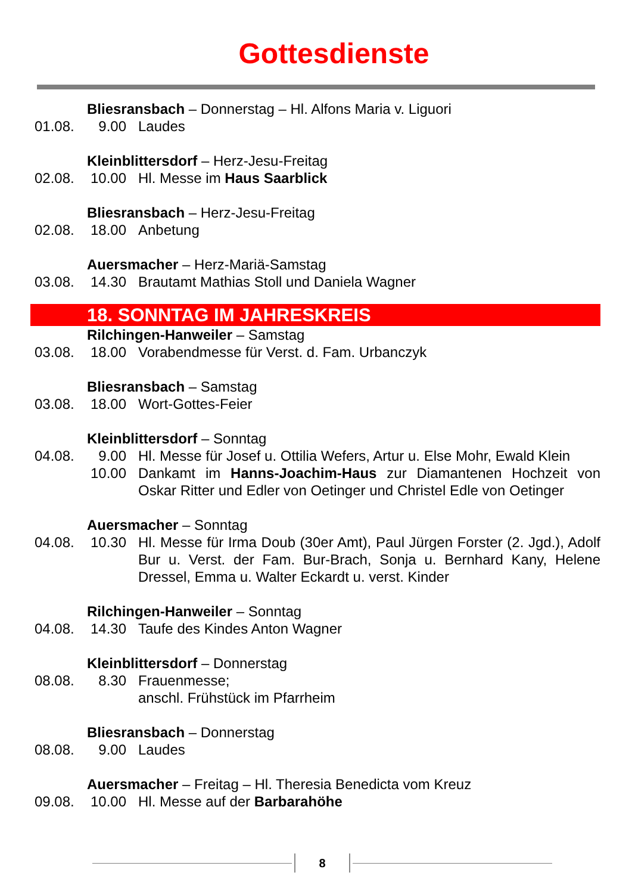Gottesdienste
Bliesransbach – Donnerstag – Hl. Alfons Maria v. Liguori
01.08. 9.00 Laudes
Kleinblittersdorf – Herz-Jesu-Freitag
02.08. 10.00 Hl. Messe im Haus Saarblick
Bliesransbach – Herz-Jesu-Freitag
02.08. 18.00 Anbetung
Auersmacher – Herz-Mariä-Samstag
03.08. 14.30 Brautamt Mathias Stoll und Daniela Wagner
18. SONNTAG IM JAHRESKREIS
Rilchingen-Hanweiler – Samstag
03.08. 18.00 Vorabendmesse für Verst. d. Fam. Urbanczyk
Bliesransbach – Samstag
03.08. 18.00 Wort-Gottes-Feier
Kleinblittersdorf – Sonntag
04.08. 9.00 Hl. Messe für Josef u. Ottilia Wefers, Artur u. Else Mohr, Ewald Klein
10.00 Dankamt im Hanns-Joachim-Haus zur Diamantenen Hochzeit von Oskar Ritter und Edler von Oetinger und Christel Edle von Oetinger
Auersmacher – Sonntag
04.08. 10.30 Hl. Messe für Irma Doub (30er Amt), Paul Jürgen Forster (2. Jgd.), Adolf Bur u. Verst. der Fam. Bur-Brach, Sonja u. Bernhard Kany, Helene Dressel, Emma u. Walter Eckardt u. verst. Kinder
Rilchingen-Hanweiler – Sonntag
04.08. 14.30 Taufe des Kindes Anton Wagner
Kleinblittersdorf – Donnerstag
08.08. 8.30 Frauenmesse;
anschl. Frühstück im Pfarrheim
Bliesransbach – Donnerstag
08.08. 9.00 Laudes
Auersmacher – Freitag – Hl. Theresia Benedicta vom Kreuz
09.08. 10.00 Hl. Messe auf der Barbarahöhe
8